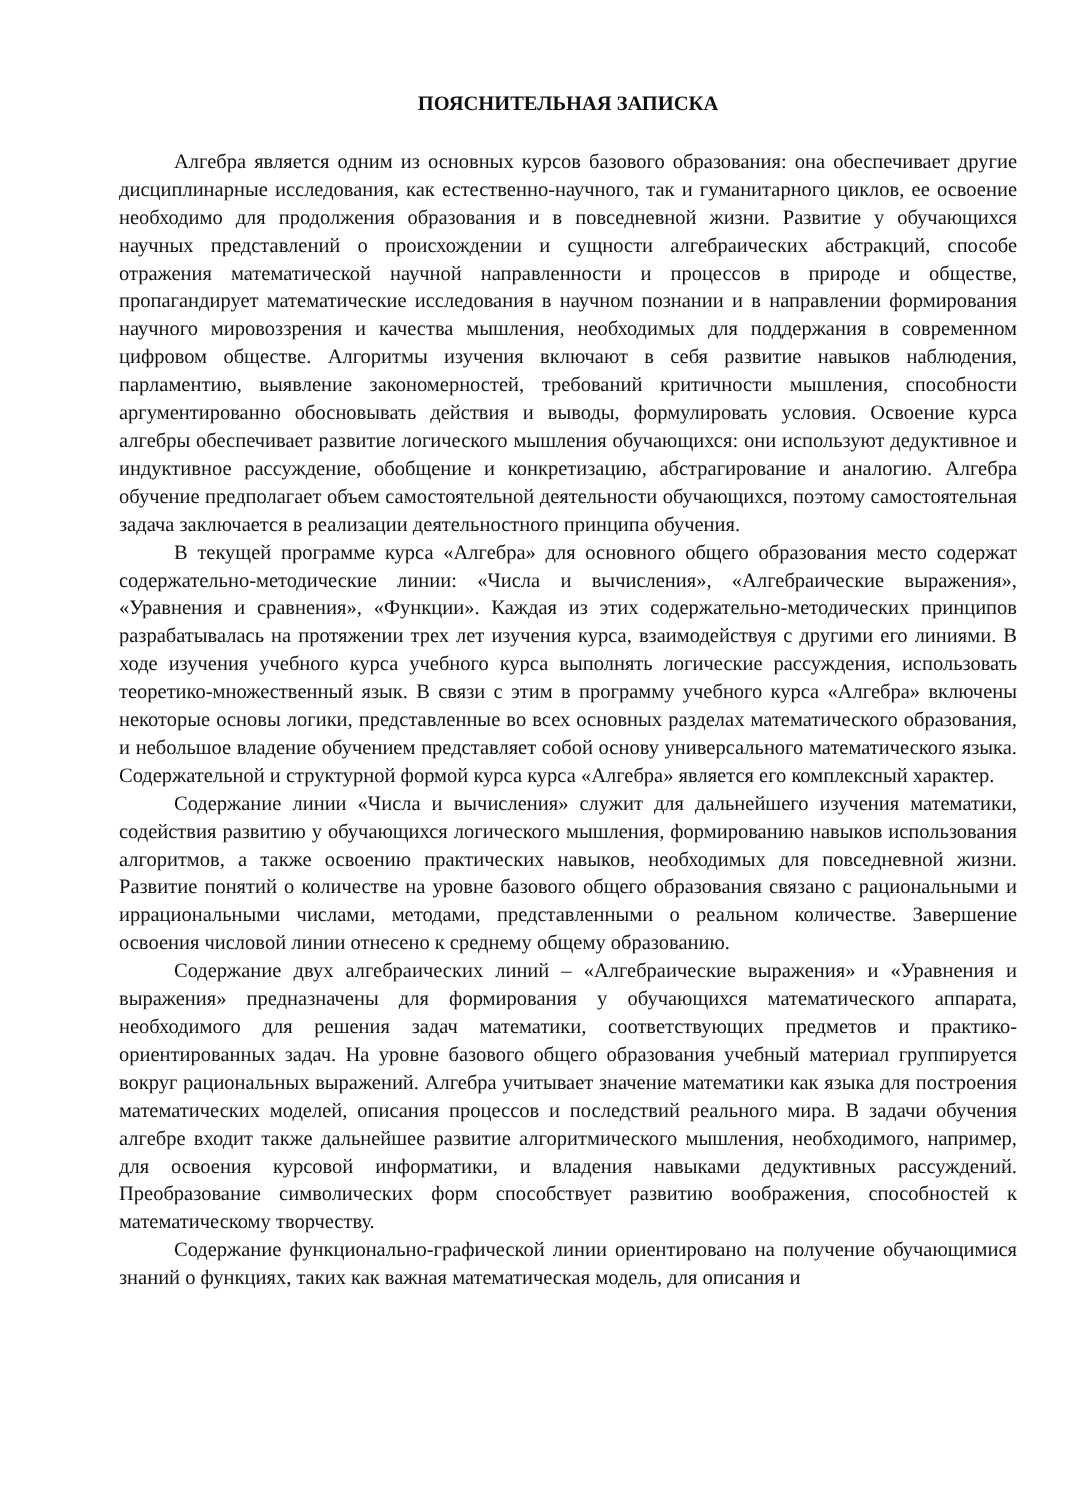ПОЯСНИТЕЛЬНАЯ ЗАПИСКА
Алгебра является одним из основных курсов базового образования: она обеспечивает другие дисциплинарные исследования, как естественно-научного, так и гуманитарного циклов, ее освоение необходимо для продолжения образования и в повседневной жизни. Развитие у обучающихся научных представлений о происхождении и сущности алгебраических абстракций, способе отражения математической научной направленности и процессов в природе и обществе, пропагандирует математические исследования в научном познании и в направлении формирования научного мировоззрения и качества мышления, необходимых для поддержания в современном цифровом обществе. Алгоритмы изучения включают в себя развитие навыков наблюдения, парламентию, выявление закономерностей, требований критичности мышления, способности аргументированно обосновывать действия и выводы, формулировать условия. Освоение курса алгебры обеспечивает развитие логического мышления обучающихся: они используют дедуктивное и индуктивное рассуждение, обобщение и конкретизацию, абстрагирование и аналогию. Алгебра обучение предполагает объем самостоятельной деятельности обучающихся, поэтому самостоятельная задача заключается в реализации деятельностного принципа обучения.
В текущей программе курса «Алгебра» для основного общего образования место содержат содержательно-методические линии: «Числа и вычисления», «Алгебраические выражения», «Уравнения и сравнения», «Функции». Каждая из этих содержательно-методических принципов разрабатывалась на протяжении трех лет изучения курса, взаимодействуя с другими его линиями. В ходе изучения учебного курса учебного курса выполнять логические рассуждения, использовать теоретико-множественный язык. В связи с этим в программу учебного курса «Алгебра» включены некоторые основы логики, представленные во всех основных разделах математического образования, и небольшое владение обучением представляет собой основу универсального математического языка. Содержательной и структурной формой курса курса «Алгебра» является его комплексный характер.
Содержание линии «Числа и вычисления» служит для дальнейшего изучения математики, содействия развитию у обучающихся логического мышления, формированию навыков использования алгоритмов, а также освоению практических навыков, необходимых для повседневной жизни. Развитие понятий о количестве на уровне базового общего образования связано с рациональными и иррациональными числами, методами, представленными о реальном количестве. Завершение освоения числовой линии отнесено к среднему общему образованию.
Содержание двух алгебраических линий – «Алгебраические выражения» и «Уравнения и выражения» предназначены для формирования у обучающихся математического аппарата, необходимого для решения задач математики, соответствующих предметов и практико-ориентированных задач. На уровне базового общего образования учебный материал группируется вокруг рациональных выражений. Алгебра учитывает значение математики как языка для построения математических моделей, описания процессов и последствий реального мира. В задачи обучения алгебре входит также дальнейшее развитие алгоритмического мышления, необходимого, например, для освоения курсовой информатики, и владения навыками дедуктивных рассуждений. Преобразование символических форм способствует развитию воображения, способностей к математическому творчеству.
Содержание функционально-графической линии ориентировано на получение обучающимися знаний о функциях, таких как важная математическая модель, для описания и